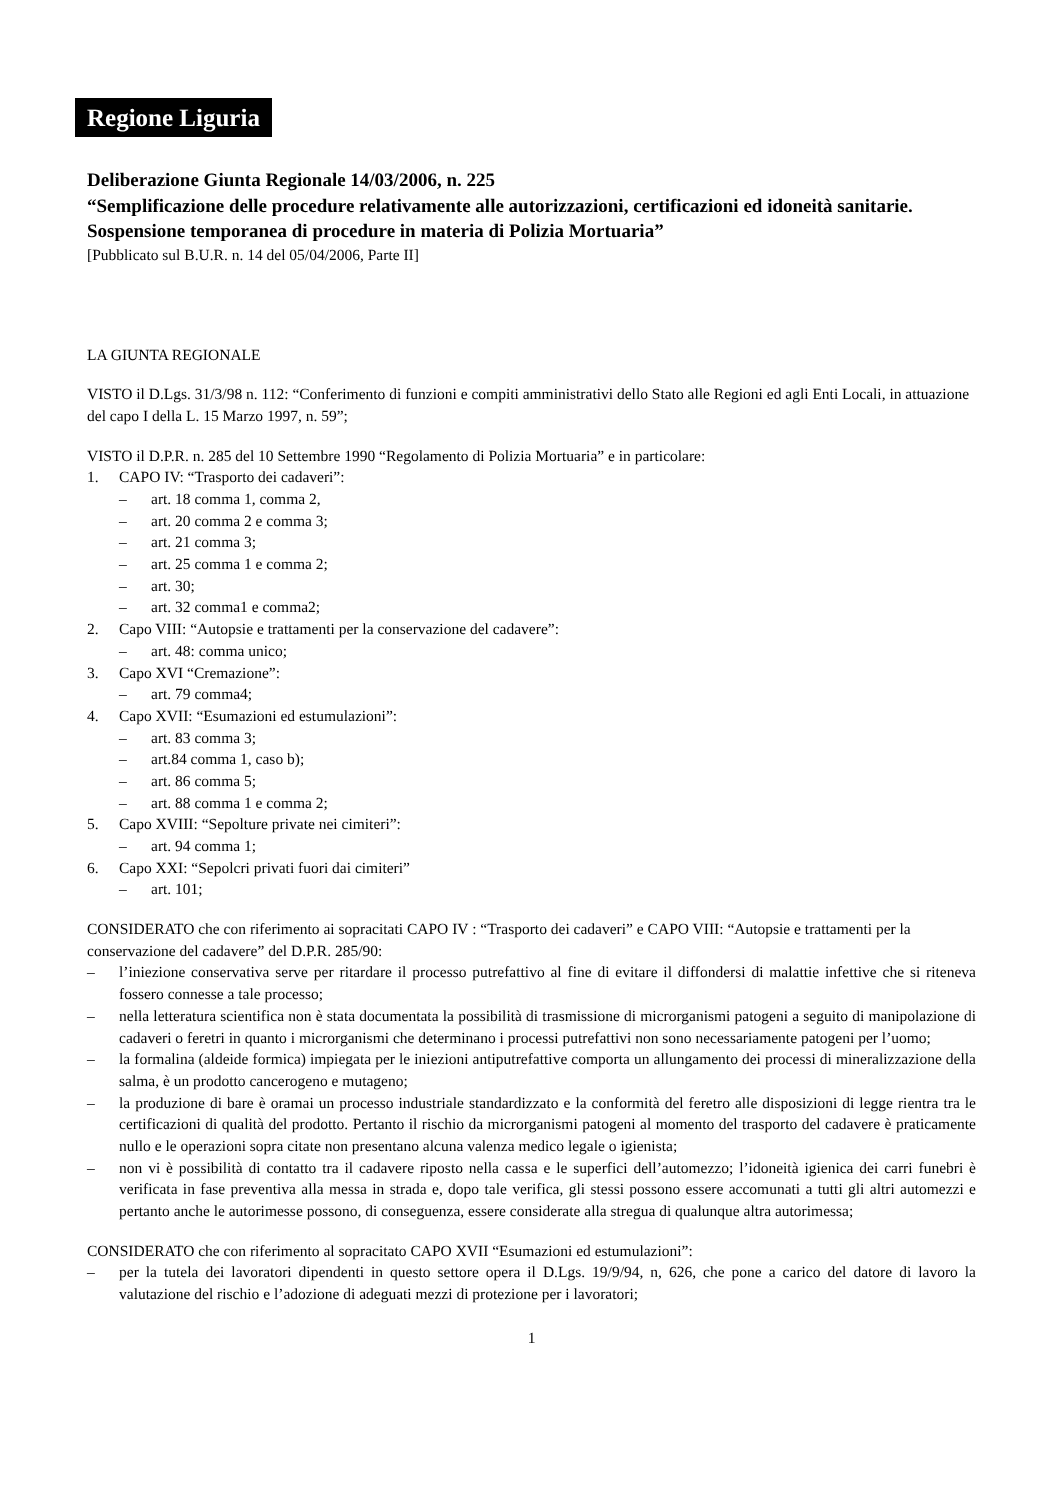Regione Liguria
Deliberazione Giunta Regionale 14/03/2006, n. 225
“Semplificazione delle procedure relativamente alle autorizzazioni, certificazioni ed idoneità sanitarie. Sospensione temporanea di procedure in materia di Polizia Mortuaria”
[Pubblicato sul B.U.R. n. 14 del 05/04/2006, Parte II]
LA GIUNTA REGIONALE
VISTO il D.Lgs. 31/3/98 n. 112: “Conferimento di funzioni e compiti amministrativi dello Stato alle Regioni ed agli Enti Locali, in attuazione del capo I della L. 15 Marzo 1997, n. 59”;
VISTO il D.P.R. n. 285 del 10 Settembre 1990 “Regolamento di Polizia Mortuaria” e in particolare:
1. CAPO IV: “Trasporto dei cadaveri”:
– art. 18 comma 1, comma 2,
– art. 20 comma 2 e comma 3;
– art. 21 comma 3;
– art. 25 comma 1 e comma 2;
– art. 30;
– art. 32 comma1 e comma2;
2. Capo VIII: “Autopsie e trattamenti per la conservazione del cadavere”:
– art. 48: comma unico;
3. Capo XVI “Cremazione”:
– art. 79 comma4;
4. Capo XVII: “Esumazioni ed estumulazioni”:
– art. 83 comma 3;
– art.84 comma 1, caso b);
– art. 86 comma 5;
– art. 88 comma 1 e comma 2;
5. Capo XVIII: “Sepolture private nei cimiteri”:
– art. 94 comma 1;
6. Capo XXI: “Sepolcri privati fuori dai cimiteri”
– art. 101;
CONSIDERATO che con riferimento ai sopracitati CAPO IV : “Trasporto dei cadaveri” e CAPO VIII: “Autopsie e trattamenti per la conservazione del cadavere” del D.P.R. 285/90:
– l’iniezione conservativa serve per ritardare il processo putrefattivo al fine di evitare il diffondersi di malattie infettive che si riteneva fossero connesse a tale processo;
– nella letteratura scientifica non è stata documentata la possibilità di trasmissione di microrganismi patogeni a seguito di manipolazione di cadaveri o feretri in quanto i microrganismi che determinano i processi putrefattivi non sono necessariamente patogeni per l’uomo;
– la formalina (aldeide formica) impiegata per le iniezioni antiputrefattive comporta un allungamento dei processi di mineralizzazione della salma, è un prodotto cancerogeno e mutageno;
– la produzione di bare è oramai un processo industriale standardizzato e la conformità del feretro alle disposizioni di legge rientra tra le certificazioni di qualità del prodotto. Pertanto il rischio da microrganismi patogeni al momento del trasporto del cadavere è praticamente nullo e le operazioni sopra citate non presentano alcuna valenza medico legale o igienista;
– non vi è possibilità di contatto tra il cadavere riposto nella cassa e le superfici dell’automezzo; l’idoneità igienica dei carri funebri è verificata in fase preventiva alla messa in strada e, dopo tale verifica, gli stessi possono essere accomunati a tutti gli altri automezzi e pertanto anche le autorimesse possono, di conseguenza, essere considerate alla stregua di qualunque altra autorimessa;
CONSIDERATO che con riferimento al sopracitato CAPO XVII “Esumazioni ed estumulazioni”:
– per la tutela dei lavoratori dipendenti in questo settore opera il D.Lgs. 19/9/94, n, 626, che pone a carico del datore di lavoro la valutazione del rischio e l’adozione di adeguati mezzi di protezione per i lavoratori;
1